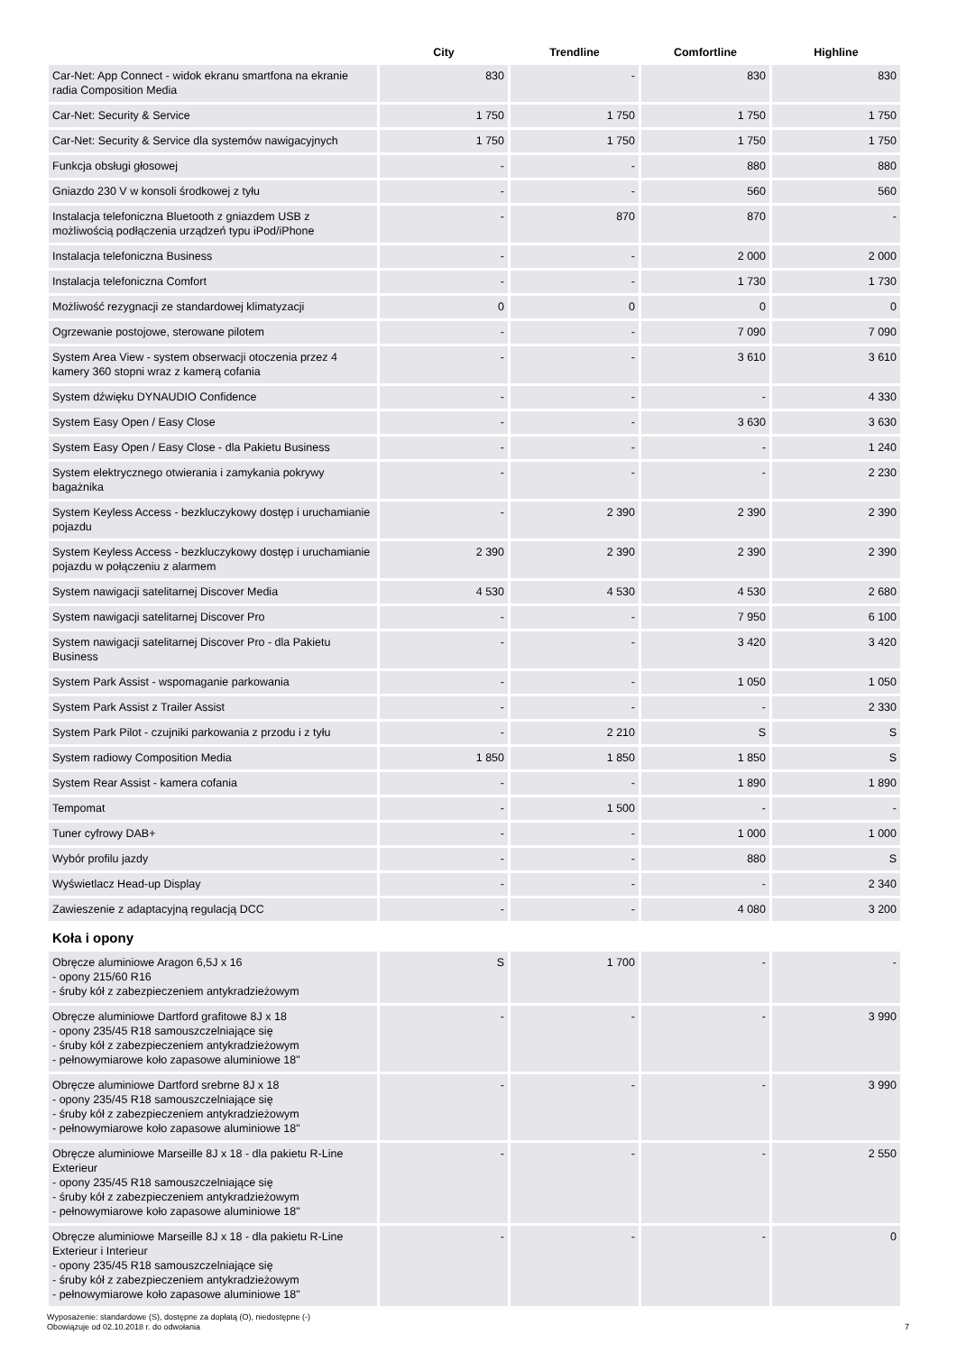| | City | Trendline | Comfortline | Highline |
| --- | --- | --- | --- | --- |
| Car-Net: App Connect - widok ekranu smartfona na ekranie radia Composition Media | 830 | - | 830 | 830 |
| Car-Net: Security & Service | 1 750 | 1 750 | 1 750 | 1 750 |
| Car-Net: Security & Service dla systemów nawigacyjnych | 1 750 | 1 750 | 1 750 | 1 750 |
| Funkcja obsługi głosowej | - | - | 880 | 880 |
| Gniazdo 230 V w konsoli środkowej z tyłu | - | - | 560 | 560 |
| Instalacja telefoniczna Bluetooth z gniazdem USB z możliwością podłączenia urządzeń typu iPod/iPhone | - | 870 | 870 | - |
| Instalacja telefoniczna Business | - | - | 2 000 | 2 000 |
| Instalacja telefoniczna Comfort | - | - | 1 730 | 1 730 |
| Możliwość rezygnacji ze standardowej klimatyzacji | 0 | 0 | 0 | 0 |
| Ogrzewanie postojowe, sterowane pilotem | - | - | 7 090 | 7 090 |
| System Area View - system obserwacji otoczenia przez 4 kamery 360 stopni wraz z kamerą cofania | - | - | 3 610 | 3 610 |
| System dźwięku DYNAUDIO Confidence | - | - | - | 4 330 |
| System Easy Open / Easy Close | - | - | 3 630 | 3 630 |
| System Easy Open / Easy Close - dla Pakietu Business | - | - | - | 1 240 |
| System elektrycznego otwierania i zamykania pokrywy bagażnika | - | - | - | 2 230 |
| System Keyless Access - bezkluczykowy dostęp i uruchamianie pojazdu | - | 2 390 | 2 390 | 2 390 |
| System Keyless Access - bezkluczykowy dostęp i uruchamianie pojazdu w połączeniu z alarmem | 2 390 | 2 390 | 2 390 | 2 390 |
| System nawigacji satelitarnej Discover Media | 4 530 | 4 530 | 4 530 | 2 680 |
| System nawigacji satelitarnej Discover Pro | - | - | 7 950 | 6 100 |
| System nawigacji satelitarnej Discover Pro - dla Pakietu Business | - | - | 3 420 | 3 420 |
| System Park Assist - wspomaganie parkowania | - | - | 1 050 | 1 050 |
| System Park Assist z Trailer Assist | - | - | - | 2 330 |
| System Park Pilot - czujniki parkowania z przodu i z tyłu | - | 2 210 | S | S |
| System radiowy Composition Media | 1 850 | 1 850 | 1 850 | S |
| System Rear Assist - kamera cofania | - | - | 1 890 | 1 890 |
| Tempomat | - | 1 500 | - | - |
| Tuner cyfrowy DAB+ | - | - | 1 000 | 1 000 |
| Wybór profilu jazdy | - | - | 880 | S |
| Wyświetlacz Head-up Display | - | - | - | 2 340 |
| Zawieszenie z adaptacyjną regulacją DCC | - | - | 4 080 | 3 200 |
| Koła i opony | | | | |
| Obręcze aluminiowe Aragon 6,5J x 16 - opony 215/60 R16 - śruby kół z zabezpieczeniem antykradzieżowym | S | 1 700 | - | - |
| Obręcze aluminiowe Dartford grafitowe 8J x 18 - opony 235/45 R18 samouszczelniające się - śruby kół z zabezpieczeniem antykradzieżowym - pełnowymiarowe koło zapasowe aluminiowe 18" | - | - | - | 3 990 |
| Obręcze aluminiowe Dartford srebrne 8J x 18 - opony 235/45 R18 samouszczelniające się - śruby kół z zabezpieczeniem antykradzieżowym - pełnowymiarowe koło zapasowe aluminiowe 18" | - | - | - | 3 990 |
| Obręcze aluminiowe Marseille 8J x 18 - dla pakietu R-Line Exterieur - opony 235/45 R18 samouszczelniające się - śruby kół z zabezpieczeniem antykradzieżowym - pełnowymiarowe koło zapasowe aluminiowe 18" | - | - | - | 2 550 |
| Obręcze aluminiowe Marseille 8J x 18 - dla pakietu R-Line Exterieur i Interieur - opony 235/45 R18 samouszczelniające się - śruby kół z zabezpieczeniem antykradzieżowym - pełnowymiarowe koło zapasowe aluminiowe 18" | - | - | - | 0 |
Wyposażenie: standardowe (S), dostępne za dopłatą (O), niedostępne (-)
Obowiązuje od 02.10.2018 r. do odwołania
7